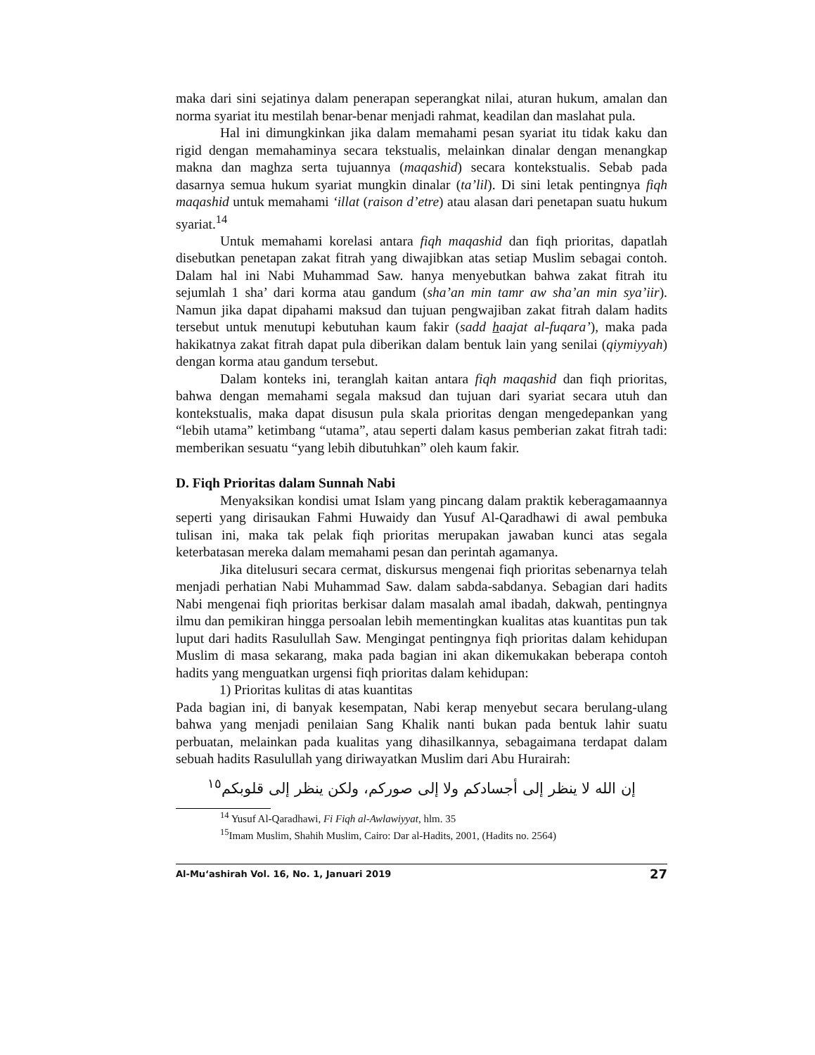maka dari sini sejatinya dalam penerapan seperangkat nilai, aturan hukum, amalan dan norma syariat itu mestilah benar-benar menjadi rahmat, keadilan dan maslahat pula.
Hal ini dimungkinkan jika dalam memahami pesan syariat itu tidak kaku dan rigid dengan memahaminya secara tekstualis, melainkan dinalar dengan menangkap makna dan maghza serta tujuannya (maqashid) secara kontekstualis. Sebab pada dasarnya semua hukum syariat mungkin dinalar (ta’lil). Di sini letak pentingnya fiqh maqashid untuk memahami ‘illat (raison d’etre) atau alasan dari penetapan suatu hukum syariat.<sup>14</sup>
Untuk memahami korelasi antara fiqh maqashid dan fiqh prioritas, dapatlah disebutkan penetapan zakat fitrah yang diwajibkan atas setiap Muslim sebagai contoh. Dalam hal ini Nabi Muhammad Saw. hanya menyebutkan bahwa zakat fitrah itu sejumlah 1 sha’ dari korma atau gandum (sha’an min tamr aw sha’an min sya’iir). Namun jika dapat dipahami maksud dan tujuan pengwajiban zakat fitrah dalam hadits tersebut untuk menutupi kebutuhan kaum fakir (sadd haajat al-fuqara’), maka pada hakikatnya zakat fitrah dapat pula diberikan dalam bentuk lain yang senilai (qiymiyyah) dengan korma atau gandum tersebut.
Dalam konteks ini, teranglah kaitan antara fiqh maqashid dan fiqh prioritas, bahwa dengan memahami segala maksud dan tujuan dari syariat secara utuh dan kontekstualis, maka dapat disusun pula skala prioritas dengan mengedepankan yang “lebih utama” ketimbang “utama”, atau seperti dalam kasus pemberian zakat fitrah tadi: memberikan sesuatu “yang lebih dibutuhkan” oleh kaum fakir.
D. Fiqh Prioritas dalam Sunnah Nabi
Menyaksikan kondisi umat Islam yang pincang dalam praktik keberagamaannya seperti yang dirisaukan Fahmi Huwaidy dan Yusuf Al-Qaradhawi di awal pembuka tulisan ini, maka tak pelak fiqh prioritas merupakan jawaban kunci atas segala keterbatasan mereka dalam memahami pesan dan perintah agamanya.
Jika ditelusuri secara cermat, diskursus mengenai fiqh prioritas sebenarnya telah menjadi perhatian Nabi Muhammad Saw. dalam sabda-sabdanya. Sebagian dari hadits Nabi mengenai fiqh prioritas berkisar dalam masalah amal ibadah, dakwah, pentingnya ilmu dan pemikiran hingga persoalan lebih mementingkan kualitas atas kuantitas pun tak luput dari hadits Rasulullah Saw. Mengingat pentingnya fiqh prioritas dalam kehidupan Muslim di masa sekarang, maka pada bagian ini akan dikemukakan beberapa contoh hadits yang menguatkan urgensi fiqh prioritas dalam kehidupan:
1) Prioritas kulitas di atas kuantitas
Pada bagian ini, di banyak kesempatan, Nabi kerap menyebut secara berulang-ulang bahwa yang menjadi penilaian Sang Khalik nanti bukan pada bentuk lahir suatu perbuatan, melainkan pada kualitas yang dihasilkannya, sebagaimana terdapat dalam sebuah hadits Rasulullah yang diriwayatkan Muslim dari Abu Hurairah:
إن الله لا ينظر إلى أجسادكم ولا إلى صوركم، ولكن ينظر إلى قلوبكم<sup>١٥</sup>
<sup>14</sup> Yusuf Al-Qaradhawi, Fi Fiqh al-Awlawiyyat, hlm. 35
<sup>15</sup> Imam Muslim, Shahih Muslim, Cairo: Dar al-Hadits, 2001, (Hadits no. 2564)
Al-Mu‘ashirah Vol. 16, No. 1, Januari 2019 27